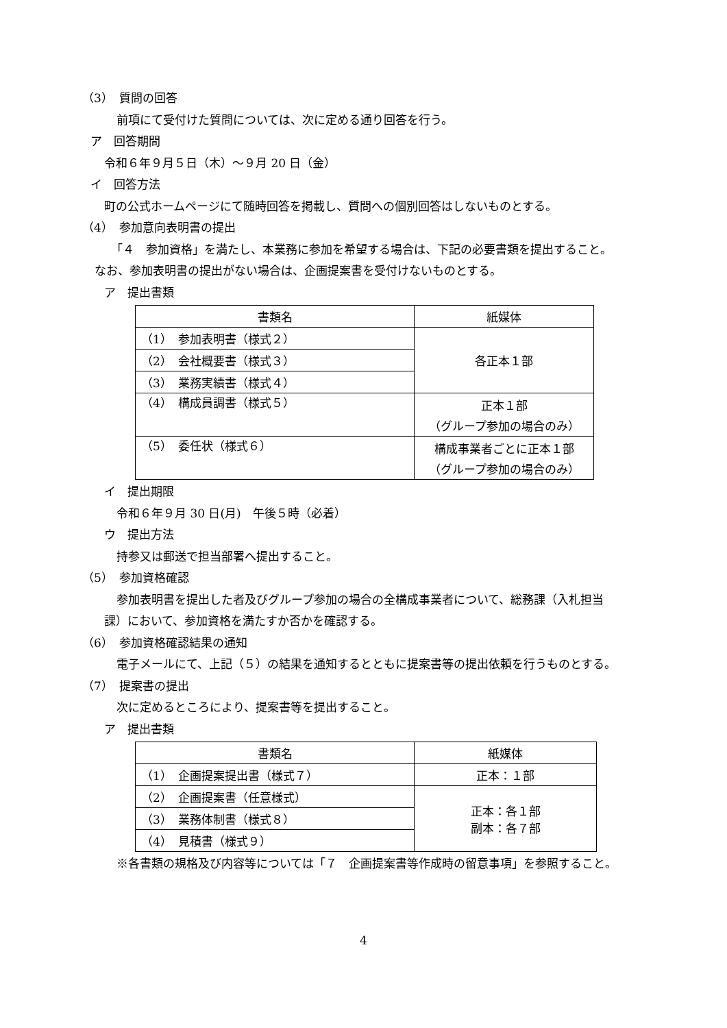（3）　質問の回答
前項にて受付けた質問については、次に定める通り回答を行う。
ア　回答期間
令和６年９月５日（木）～９月 20 日（金）
イ　回答方法
町の公式ホームページにて随時回答を掲載し、質問への個別回答はしないものとする。
（4）　参加意向表明書の提出
「４　参加資格」を満たし、本業務に参加を希望する場合は、下記の必要書類を提出すること。
なお、参加表明書の提出がない場合は、企画提案書を受付けないものとする。
ア　提出書類
| 書類名 | 紙媒体 |
| --- | --- |
| （1） 参加表明書（様式２） | 各正本１部 |
| （2） 会社概要書（様式３） | |
| （3） 業務実績書（様式４） | |
| （4） 構成員調書（様式５） | 正本１部 （グループ参加の場合のみ） |
| （5） 委任状（様式６） | 構成事業者ごとに正本１部 （グループ参加の場合のみ） |
イ　提出期限
令和６年９月 30 日(月)　午後５時（必着）
ウ　提出方法
持参又は郵送で担当部署へ提出すること。
（5）　参加資格確認
参加表明書を提出した者及びグループ参加の場合の全構成事業者について、総務課（入札担当
課）において、参加資格を満たすか否かを確認する。
（6）　参加資格確認結果の通知
電子メールにて、上記（５）の結果を通知するとともに提案書等の提出依頼を行うものとする。
（7）　提案書の提出
次に定めるところにより、提案書等を提出すること。
ア　提出書類
| 書類名 | 紙媒体 |
| --- | --- |
| （1） 企画提案提出書（様式７） | 正本：１部 |
| （2） 企画提案書（任意様式） | 正本：各１部 副本：各７部 |
| （3） 業務体制書（様式８） | |
| （4） 見積書（様式９） | |
※各書類の規格及び内容等については「７　企画提案書等作成時の留意事項」を参照すること。
4